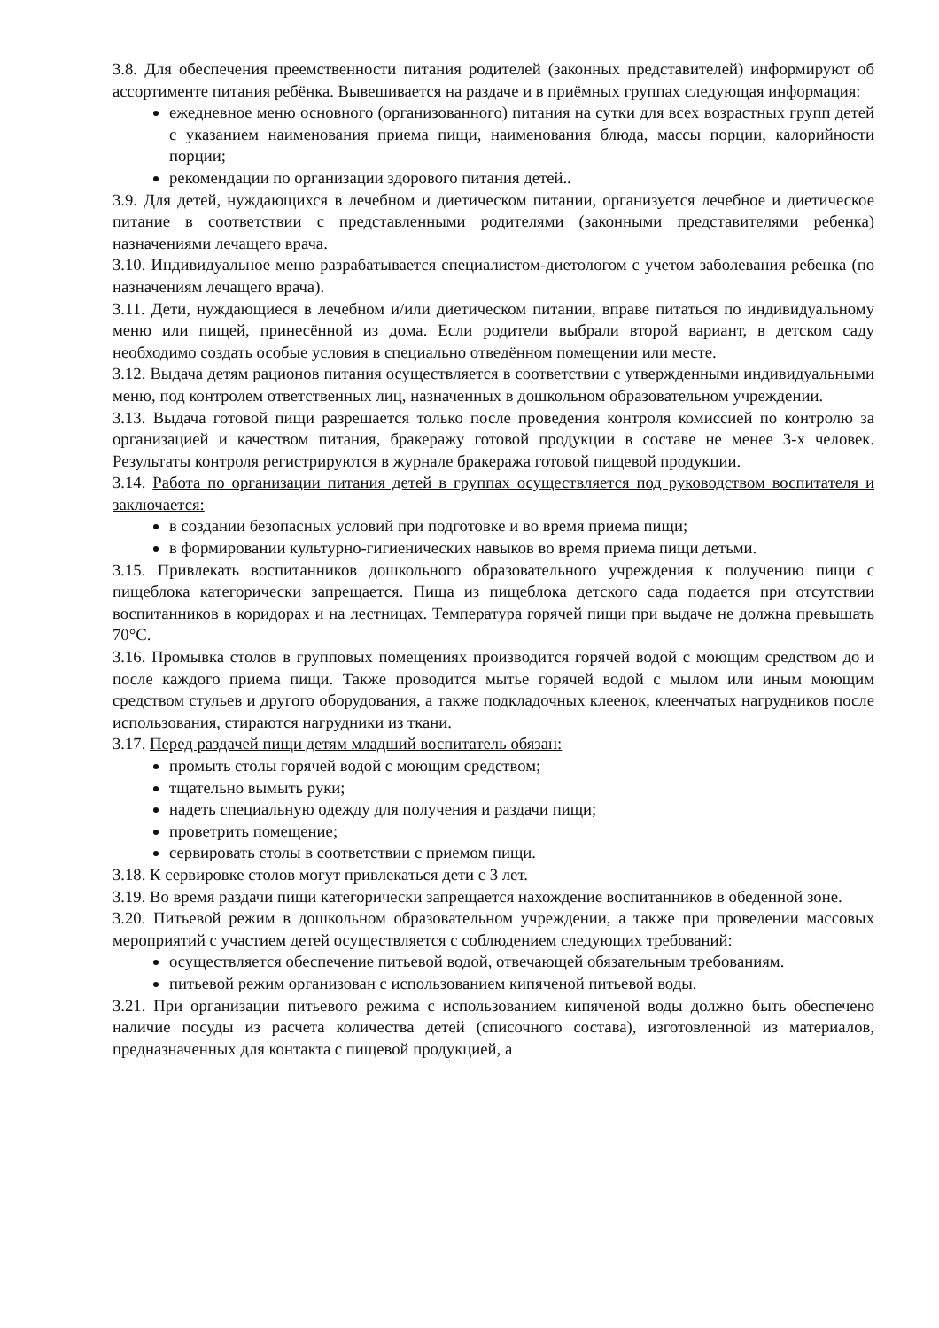3.8. Для обеспечения преемственности питания родителей (законных представителей) информируют об ассортименте питания ребёнка. Вывешивается на раздаче и в приёмных группах следующая информация:
ежедневное меню основного (организованного) питания на сутки для всех возрастных групп детей с указанием наименования приема пищи, наименования блюда, массы порции, калорийности порции;
рекомендации по организации здорового питания детей..
3.9. Для детей, нуждающихся в лечебном и диетическом питании, организуется лечебное и диетическое питание в соответствии с представленными родителями (законными представителями ребенка) назначениями лечащего врача.
3.10. Индивидуальное меню разрабатывается специалистом-диетологом с учетом заболевания ребенка (по назначениям лечащего врача).
3.11. Дети, нуждающиеся в лечебном и/или диетическом питании, вправе питаться по индивидуальному меню или пищей, принесённой из дома. Если родители выбрали второй вариант, в детском саду необходимо создать особые условия в специально отведённом помещении или месте.
3.12. Выдача детям рационов питания осуществляется в соответствии с утвержденными индивидуальными меню, под контролем ответственных лиц, назначенных в дошкольном образовательном учреждении.
3.13. Выдача готовой пищи разрешается только после проведения контроля комиссией по контролю за организацией и качеством питания, бракеражу готовой продукции в составе не менее 3-х человек. Результаты контроля регистрируются в журнале бракеража готовой пищевой продукции.
3.14. Работа по организации питания детей в группах осуществляется под руководством воспитателя и заключается:
в создании безопасных условий при подготовке и во время приема пищи;
в формировании культурно-гигиенических навыков во время приема пищи детьми.
3.15. Привлекать воспитанников дошкольного образовательного учреждения к получению пищи с пищеблока категорически запрещается. Пища из пищеблока детского сада подается при отсутствии воспитанников в коридорах и на лестницах. Температура горячей пищи при выдаче не должна превышать 70°С.
3.16. Промывка столов в групповых помещениях производится горячей водой с моющим средством до и после каждого приема пищи. Также проводится мытье горячей водой с мылом или иным моющим средством стульев и другого оборудования, а также подкладочных клеенок, клеенчатых нагрудников после использования, стираются нагрудники из ткани.
3.17. Перед раздачей пищи детям младший воспитатель обязан:
промыть столы горячей водой с моющим средством;
тщательно вымыть руки;
надеть специальную одежду для получения и раздачи пищи;
проветрить помещение;
сервировать столы в соответствии с приемом пищи.
3.18. К сервировке столов могут привлекаться дети с 3 лет.
3.19. Во время раздачи пищи категорически запрещается нахождение воспитанников в обеденной зоне.
3.20. Питьевой режим в дошкольном образовательном учреждении, а также при проведении массовых мероприятий с участием детей осуществляется с соблюдением следующих требований:
осуществляется обеспечение питьевой водой, отвечающей обязательным требованиям.
питьевой режим организован с использованием кипяченой питьевой воды.
3.21. При организации питьевого режима с использованием кипяченой воды должно быть обеспечено наличие посуды из расчета количества детей (списочного состава), изготовленной из материалов, предназначенных для контакта с пищевой продукцией, а